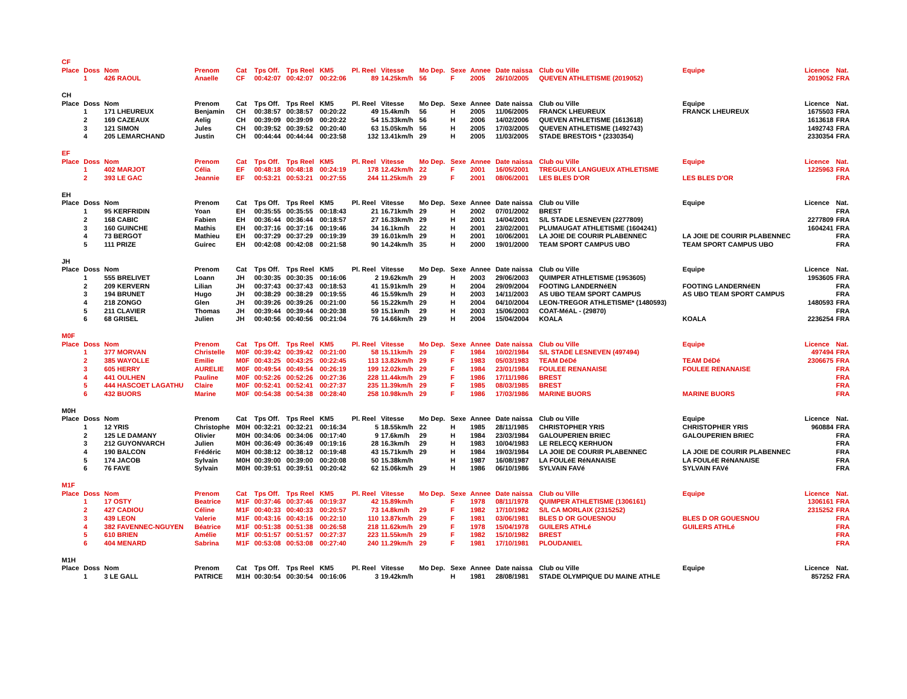| CF | | | | | | | | | | | | | | | | | |
| Place | Doss | Nom | Prenom | Cat | Tps Off. | Tps Reel | KM5 | Pl. Reel | Vitesse | Mo Dep. | Sexe | Annee | Date naissa | Club ou Ville | Equipe | Licence | Nat. |
| | 1 | 426 RAOUL | Anaelle | CF | 00:42:07 | 00:42:07 | 00:22:06 | 89 | 14.25km/h | 56 | F | 2005 | 26/10/2005 | QUEVEN ATHLETISME (2019052) | | 2019052 | FRA |
| CH | | | | | | | | | | | | | | | | | |
| Place | Doss | Nom | Prenom | Cat | Tps Off. | Tps Reel | KM5 | Pl. Reel | Vitesse | Mo Dep. | Sexe | Annee | Date naissa | Club ou Ville | Equipe | Licence | Nat. |
| | 1 | 171 LHEUREUX | Benjamin | CH | 00:38:57 | 00:38:57 | 00:20:22 | 49 | 15.4km/h | 56 | H | 2005 | 11/06/2005 | FRANCK LHEUREUX | FRANCK LHEUREUX | 1675503 | FRA |
| | 2 | 169 CAZEAUX | Aelig | CH | 00:39:09 | 00:39:09 | 00:20:22 | 54 | 15.33km/h | 56 | H | 2006 | 14/02/2006 | QUEVEN ATHLETISME (1613618) | | 1613618 | FRA |
| | 3 | 121 SIMON | Jules | CH | 00:39:52 | 00:39:52 | 00:20:40 | 63 | 15.05km/h | 56 | H | 2005 | 17/03/2005 | QUEVEN ATHLETISME (1492743) | | 1492743 | FRA |
| | 4 | 205 LEMARCHAND | Justin | CH | 00:44:44 | 00:44:44 | 00:23:58 | 132 | 13.41km/h | 29 | H | 2005 | 11/03/2005 | STADE BRESTOIS * (2330354) | | 2330354 | FRA |
| EF | | | | | | | | | | | | | | | | | |
| Place | Doss | Nom | Prenom | Cat | Tps Off. | Tps Reel | KM5 | Pl. Reel | Vitesse | Mo Dep. | Sexe | Annee | Date naissa | Club ou Ville | Equipe | Licence | Nat. |
| | 1 | 402 MARJOT | Célia | EF | 00:48:18 | 00:48:18 | 00:24:19 | 178 | 12.42km/h | 22 | F | 2001 | 16/05/2001 | TREGUEUX LANGUEUX ATHLETISME | | 1225963 | FRA |
| | 2 | 393 LE GAC | Jeannie | EF | 00:53:21 | 00:53:21 | 00:27:55 | 244 | 11.25km/h | 29 | F | 2001 | 08/06/2001 | LES BLES D'OR | LES BLES D'OR | | FRA |
| EH | | | | | | | | | | | | | | | | | |
| Place | Doss | Nom | Prenom | Cat | Tps Off. | Tps Reel | KM5 | Pl. Reel | Vitesse | Mo Dep. | Sexe | Annee | Date naissa | Club ou Ville | Equipe | Licence | Nat. |
| | 1 | 95 KERFRIDIN | Yoan | EH | 00:35:55 | 00:35:55 | 00:18:43 | 21 | 16.71km/h | 29 | H | 2002 | 07/01/2002 | BREST | | | FRA |
| | 2 | 168 CABIC | Fabien | EH | 00:36:44 | 00:36:44 | 00:18:57 | 27 | 16.33km/h | 29 | H | 2001 | 14/04/2001 | S/L STADE LESNEVEN (2277809) | | 2277809 | FRA |
| | 3 | 160 GUINCHE | Mathis | EH | 00:37:16 | 00:37:16 | 00:19:46 | 34 | 16.1km/h | 22 | H | 2001 | 23/02/2001 | PLUMAUGAT ATHLETISME (1604241) | | 1604241 | FRA |
| | 4 | 73 BERGOT | Mathieu | EH | 00:37:29 | 00:37:29 | 00:19:39 | 39 | 16.01km/h | 29 | H | 2001 | 10/06/2001 | LA JOIE DE COURIR PLABENNEC | LA JOIE DE COURIR PLABENNEC | | FRA |
| | 5 | 111 PRIZE | Guirec | EH | 00:42:08 | 00:42:08 | 00:21:58 | 90 | 14.24km/h | 35 | H | 2000 | 19/01/2000 | TEAM SPORT CAMPUS UBO | TEAM SPORT CAMPUS UBO | | FRA |
| JH | | | | | | | | | | | | | | | | | |
| Place | Doss | Nom | Prenom | Cat | Tps Off. | Tps Reel | KM5 | Pl. Reel | Vitesse | Mo Dep. | Sexe | Annee | Date naissa | Club ou Ville | Equipe | Licence | Nat. |
| | 1 | 555 BRELIVET | Loann | JH | 00:30:35 | 00:30:35 | 00:16:06 | 2 | 19.62km/h | 29 | H | 2003 | 29/06/2003 | QUIMPER ATHLETISME (1953605) | | 1953605 | FRA |
| | 2 | 209 KERVERN | Lilian | JH | 00:37:43 | 00:37:43 | 00:18:53 | 41 | 15.91km/h | 29 | H | 2004 | 29/09/2004 | FOOTING LANDERNéEN | FOOTING LANDERNéEN | | FRA |
| | 3 | 194 BRUNET | Hugo | JH | 00:38:29 | 00:38:29 | 00:19:55 | 46 | 15.59km/h | 29 | H | 2003 | 14/11/2003 | AS UBO TEAM SPORT CAMPUS | AS UBO TEAM SPORT CAMPUS | | FRA |
| | 4 | 218 ZONGO | Glen | JH | 00:39:26 | 00:39:26 | 00:21:00 | 56 | 15.22km/h | 29 | H | 2004 | 04/10/2004 | LEON-TREGOR ATHLETISME* (1480593) | | 1480593 | FRA |
| | 5 | 211 CLAVIER | Thomas | JH | 00:39:44 | 00:39:44 | 00:20:38 | 59 | 15.1km/h | 29 | H | 2003 | 15/06/2003 | COAT-MéAL - (29870) | | | FRA |
| | 6 | 68 GRISEL | Julien | JH | 00:40:56 | 00:40:56 | 00:21:04 | 76 | 14.66km/h | 29 | H | 2004 | 15/04/2004 | KOALA | KOALA | 2236254 | FRA |
| M0F | | | | | | | | | | | | | | | | | |
| Place | Doss | Nom | Prenom | Cat | Tps Off. | Tps Reel | KM5 | Pl. Reel | Vitesse | Mo Dep. | Sexe | Annee | Date naissa | Club ou Ville | Equipe | Licence | Nat. |
| | 1 | 377 MORVAN | Christelle | M0F | 00:39:42 | 00:39:42 | 00:21:00 | 58 | 15.11km/h | 29 | F | 1984 | 10/02/1984 | S/L STADE LESNEVEN (497494) | | 497494 | FRA |
| | 2 | 385 WAYOLLE | Emilie | M0F | 00:43:25 | 00:43:25 | 00:22:45 | 113 | 13.82km/h | 29 | F | 1983 | 05/03/1983 | TEAM DéDé | TEAM DéDé | 2306675 | FRA |
| | 3 | 605 HERRY | AURELIE | M0F | 00:49:54 | 00:49:54 | 00:26:19 | 199 | 12.02km/h | 29 | F | 1984 | 23/01/1984 | FOULEE RENANAISE | FOULEE RENANAISE | | FRA |
| | 4 | 441 OULHEN | Pauline | M0F | 00:52:26 | 00:52:26 | 00:27:36 | 228 | 11.44km/h | 29 | F | 1986 | 17/11/1986 | BREST | | | FRA |
| | 5 | 444 HASCOET LAGATHU | Claire | M0F | 00:52:41 | 00:52:41 | 00:27:37 | 235 | 11.39km/h | 29 | F | 1985 | 08/03/1985 | BREST | | | FRA |
| | 6 | 432 BUORS | Marine | M0F | 00:54:38 | 00:54:38 | 00:28:40 | 258 | 10.98km/h | 29 | F | 1986 | 17/03/1986 | MARINE BUORS | MARINE BUORS | | FRA |
| M0H | | | | | | | | | | | | | | | | | |
| Place | Doss | Nom | Prenom | Cat | Tps Off. | Tps Reel | KM5 | Pl. Reel | Vitesse | Mo Dep. | Sexe | Annee | Date naissa | Club ou Ville | Equipe | Licence | Nat. |
| | 1 | 12 YRIS | Christophe | M0H | 00:32:21 | 00:32:21 | 00:16:34 | 5 | 18.55km/h | 22 | H | 1985 | 28/11/1985 | CHRISTOPHER YRIS | CHRISTOPHER YRIS | 960884 | FRA |
| | 2 | 125 LE DAMANY | Olivier | M0H | 00:34:06 | 00:34:06 | 00:17:40 | 9 | 17.6km/h | 29 | H | 1984 | 23/03/1984 | GALOUPERIEN BRIEC | GALOUPERIEN BRIEC | | FRA |
| | 3 | 212 GUYONVARCH | Julien | M0H | 00:36:49 | 00:36:49 | 00:19:16 | 28 | 16.3km/h | 29 | H | 1983 | 10/04/1983 | LE RELECQ KERHUON | | | FRA |
| | 4 | 190 BALCON | Frédéric | M0H | 00:38:12 | 00:38:12 | 00:19:48 | 43 | 15.71km/h | 29 | H | 1984 | 19/03/1984 | LA JOIE DE COURIR PLABENNEC | LA JOIE DE COURIR PLABENNEC | | FRA |
| | 5 | 174 JACOB | Sylvain | M0H | 00:39:00 | 00:39:00 | 00:20:08 | 50 | 15.38km/h | | H | 1987 | 16/08/1987 | LA FOULéE RéNANAISE | LA FOULéE RéNANAISE | | FRA |
| | 6 | 76 FAVE | Sylvain | M0H | 00:39:51 | 00:39:51 | 00:20:42 | 62 | 15.06km/h | 29 | H | 1986 | 06/10/1986 | SYLVAIN FAVé | SYLVAIN FAVé | | FRA |
| M1F | | | | | | | | | | | | | | | | | |
| Place | Doss | Nom | Prenom | Cat | Tps Off. | Tps Reel | KM5 | Pl. Reel | Vitesse | Mo Dep. | Sexe | Annee | Date naissa | Club ou Ville | Equipe | Licence | Nat. |
| | 1 | 17 OSTY | Beatrice | M1F | 00:37:46 | 00:37:46 | 00:19:37 | 42 | 15.89km/h | | F | 1978 | 08/11/1978 | QUIMPER ATHLETISME (1306161) | | 1306161 | FRA |
| | 2 | 427 CADIOU | Céline | M1F | 00:40:33 | 00:40:33 | 00:20:57 | 73 | 14.8km/h | 29 | F | 1982 | 17/10/1982 | S/L CA MORLAIX (2315252) | | 2315252 | FRA |
| | 3 | 439 LEON | Valerie | M1F | 00:43:16 | 00:43:16 | 00:22:10 | 110 | 13.87km/h | 29 | F | 1981 | 03/06/1981 | BLES D OR GOUESNOU | BLES D OR GOUESNOU | | FRA |
| | 4 | 382 FAVENNEC-NGUYEN | Béatrice | M1F | 00:51:38 | 00:51:38 | 00:26:58 | 218 | 11.62km/h | 29 | F | 1978 | 15/04/1978 | GUILERS ATHLé | GUILERS ATHLé | | FRA |
| | 5 | 610 BRIEN | Amélie | M1F | 00:51:57 | 00:51:57 | 00:27:37 | 223 | 11.55km/h | 29 | F | 1982 | 15/10/1982 | BREST | | | FRA |
| | 6 | 404 MENARD | Sabrina | M1F | 00:53:08 | 00:53:08 | 00:27:40 | 240 | 11.29km/h | 29 | F | 1981 | 17/10/1981 | PLOUDANIEL | | | FRA |
| M1H | | | | | | | | | | | | | | | | | |
| Place | Doss | Nom | Prenom | Cat | Tps Off. | Tps Reel | KM5 | Pl. Reel | Vitesse | Mo Dep. | Sexe | Annee | Date naissa | Club ou Ville | Equipe | Licence | Nat. |
| | 1 | 3 LE GALL | PATRICE | M1H | 00:30:54 | 00:30:54 | 00:16:06 | 3 | 19.42km/h | | H | 1981 | 28/08/1981 | STADE OLYMPIQUE DU MAINE ATHLE | | 857252 | FRA |